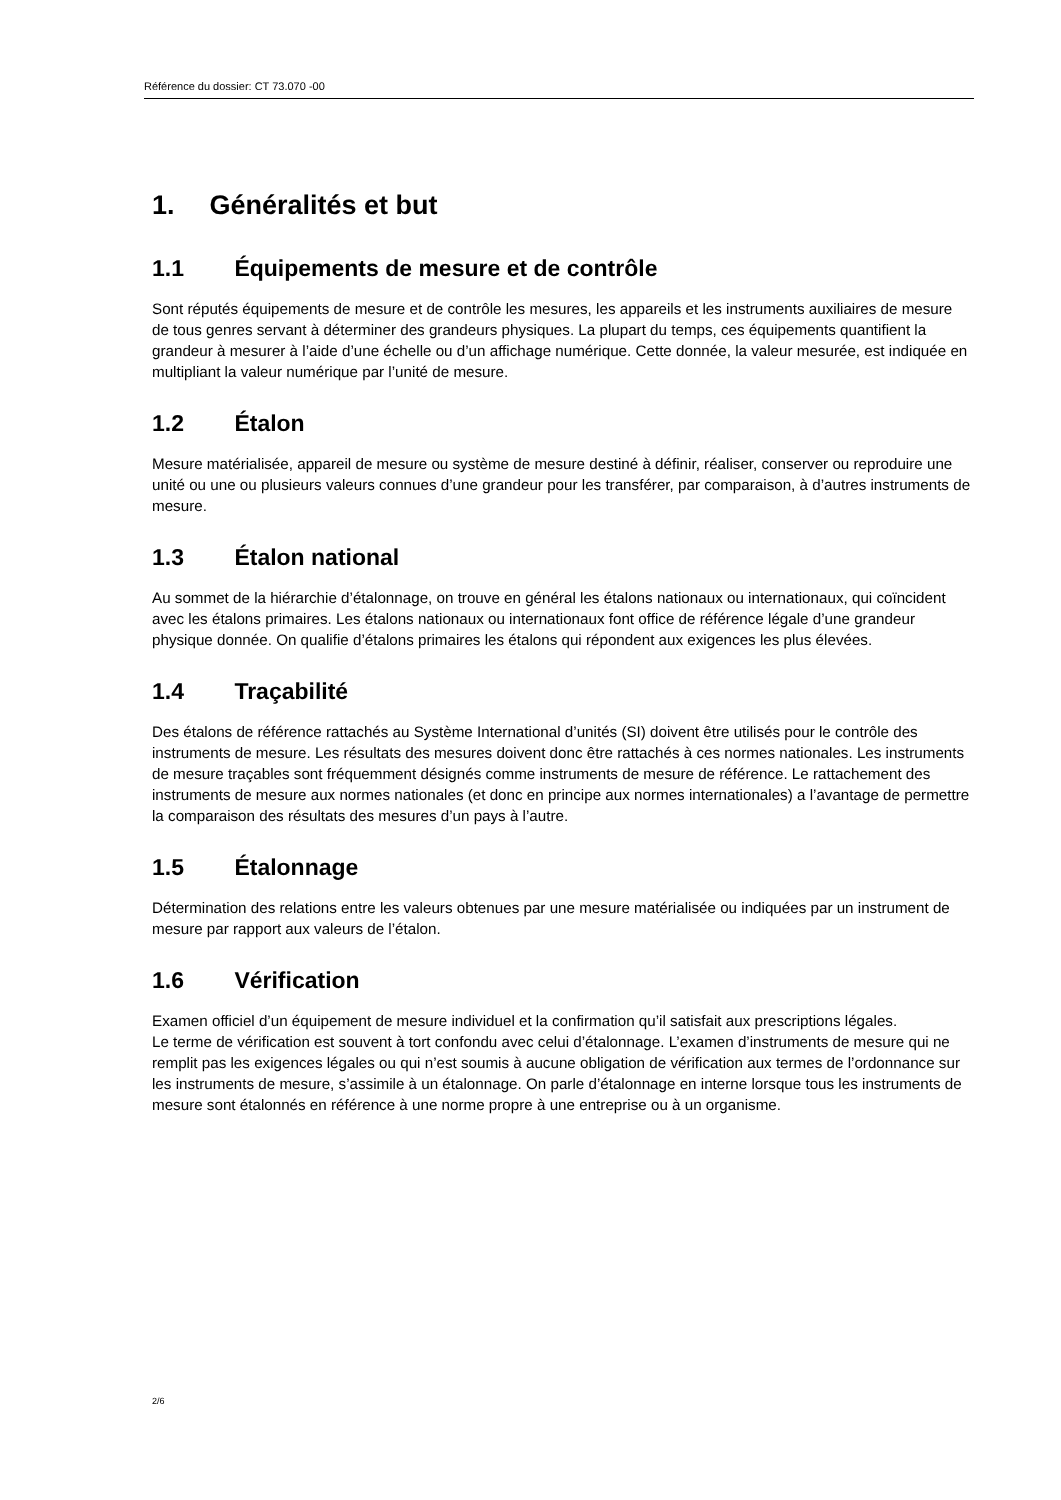Référence du dossier: CT 73.070 -00
1. Généralités et but
1.1 Équipements de mesure et de contrôle
Sont réputés équipements de mesure et de contrôle les mesures, les appareils et les instruments auxiliaires de mesure de tous genres servant à déterminer des grandeurs physiques. La plupart du temps, ces équipements quantifient la grandeur à mesurer à l’aide d’une échelle ou d’un affichage numérique. Cette donnée, la valeur mesurée, est indiquée en multipliant la valeur numérique par l’unité de mesure.
1.2 Étalon
Mesure matérialisée, appareil de mesure ou système de mesure destiné à définir, réaliser, conserver ou reproduire une unité ou une ou plusieurs valeurs connues d’une grandeur pour les transférer, par comparaison, à d’autres instruments de mesure.
1.3 Étalon national
Au sommet de la hiérarchie d’étalonnage, on trouve en général les étalons nationaux ou internationaux, qui coïncident avec les étalons primaires. Les étalons nationaux ou internationaux font office de référence légale d’une grandeur physique donnée. On qualifie d’étalons primaires les étalons qui répondent aux exigences les plus élevées.
1.4 Traçabilité
Des étalons de référence rattachés au Système International d’unités (SI) doivent être utilisés pour le contrôle des instruments de mesure. Les résultats des mesures doivent donc être rattachés à ces normes nationales. Les instruments de mesure traçables sont fréquemment désignés comme instruments de mesure de référence. Le rattachement des instruments de mesure aux normes nationales (et donc en principe aux normes internationales) a l’avantage de permettre la comparaison des résultats des mesures d’un pays à l’autre.
1.5 Étalonnage
Détermination des relations entre les valeurs obtenues par une mesure matérialisée ou indiquées par un instrument de mesure par rapport aux valeurs de l’étalon.
1.6 Vérification
Examen officiel d’un équipement de mesure individuel et la confirmation qu’il satisfait aux prescriptions légales.
Le terme de vérification est souvent à tort confondu avec celui d’étalonnage. L’examen d’instruments de mesure qui ne remplit pas les exigences légales ou qui n’est soumis à aucune obligation de vérification aux termes de l’ordonnance sur les instruments de mesure, s’assimile à un étalonnage. On parle d’étalonnage en interne lorsque tous les instruments de mesure sont étalonnés en référence à une norme propre à une entreprise ou à un organisme.
2/6